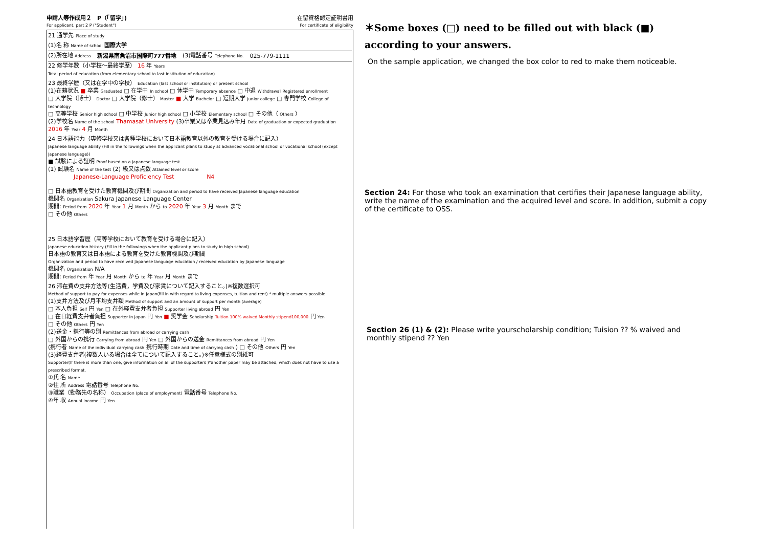申請人等作成用２　P（「留学」)
For applicant, part 2 P ("Student")
在留資格認定証明書用
For certificate of eligibility
21 通学先 Place of study
(1)名 称 Name of school 国際大学
(2)所在地 Address 新潟県南魚沼市国際町777番地 (3)電話番号 Telephone No. 025-779-1111
22 修学年数（小学校～最終学歴） 16 年 Years
Total period of education (from elementary school to last institution of education)
23 最終学歴（又は在学中の学校） Education (last school or institution) or present school
(1)在籍状況 ■ 卒業 Graduated □ 在学中 In school □ 休学中 Temporary absence □ 中退 Withdrawal Registered enrollment
□ 大学院（博士） Doctor □ 大学院（修士） Master ■ 大学 Bachelor □ 短期大学 Junior college □ 専門学校 College of technology
□ 高等学校 Senior high school □ 中学校 Junior high school □ 小学校 Elementary school □ その他（ Others ）
(2)学校名 Name of the school Thamasat University (3)卒業又は卒業見込み年月 Date of graduation or expected graduation 2016 年 Year 4 月 Month
24 日本語能力（専修学校又は各種学校において日本語教育以外の教育を受ける場合に記入）
Japanese language ability (Fill in the followings when the applicant plans to study at advanced vocational school or vocational school (except Japanese language))
■ 試験による証明 Proof based on a Japanese language test
(1) 試験名 Name of the test (2) 級又は点数 Attained level or score
Japanese-Language Proficiency Test N4
□ 日本語教育を受けた教育機関及び期間 Organization and period to have received Japanese language education
機関名 Organization Sakura Japanese Language Center
期間: Period from 2020 年 Year 1 月 Month から to 2020 年 Year 3 月 Month まで
□ その他 Others
25 日本語学習歴（高等学校において教育を受ける場合に記入）
Japanese education history (Fill in the followings when the applicant plans to study in high school)
日本語の教育又は日本語による教育を受けた教育機関及び期間
Organization and period to have received Japanese language education / received education by Japanese language
機関名 Organization N/A
期間: Period from 年 Year 月 Month から to 年 Year 月 Month まで
26 滞在費の支弁方法等(生活費，学費及び家賃について記入すること。)※複数選択可
Method of support to pay for expenses while in Japan(fill in with regard to living expenses, tuition and rent) * multiple answers possible
(1)支弁方法及び月平均支弁額 Method of support and an amount of support per month (average)
□ 本人負担 Self 円 Yen □ 在外経費支弁者負担 Supporter living abroad 円 Yen
□ 在日経費支弁者負担 Supporter in Japan 円 Yen ■ 奨学金 Scholarship Tuition 100% waived Monthly stipend100,000 円 Yen
□ その他 Others 円 Yen
(2)送金・携行等の別 Remittances from abroad or carrying cash
□ 外国からの携行 Carrying from abroad 円 Yen □ 外国からの送金 Remittances from abroad 円 Yen
(携行者 Name of the individual carrying cash 携行時期 Date and time of carrying cash ) □ その他 Others 円 Yen
(3)経費支弁者(複数人いる場合は全てについて記入すること。)※任意様式の別紙可
Supporter(If there is more than one, give information on all of the supporters )*another paper may be attached, which does not have to use a prescribed format.
①氏 名 Name
②住 所 Address 電話番号 Telephone No.
③職業（勤務先の名称） Occupation (place of employment) 電話番号 Telephone No.
④年 収 Annual income 円 Yen
＊Some boxes (□) need to be filled out with black (■) according to your answers.
On the sample application, we changed the box color to red to make them noticeable.
Section 24: For those who took an examination that certifies their Japanese language ability, write the name of the examination and the acquired level and score. In addition, submit a copy of the certificate to OSS.
Section 26 (1) & (2): Please write yourscholarship condition; Tuision ?? % waived and monthly stipend ?? Yen